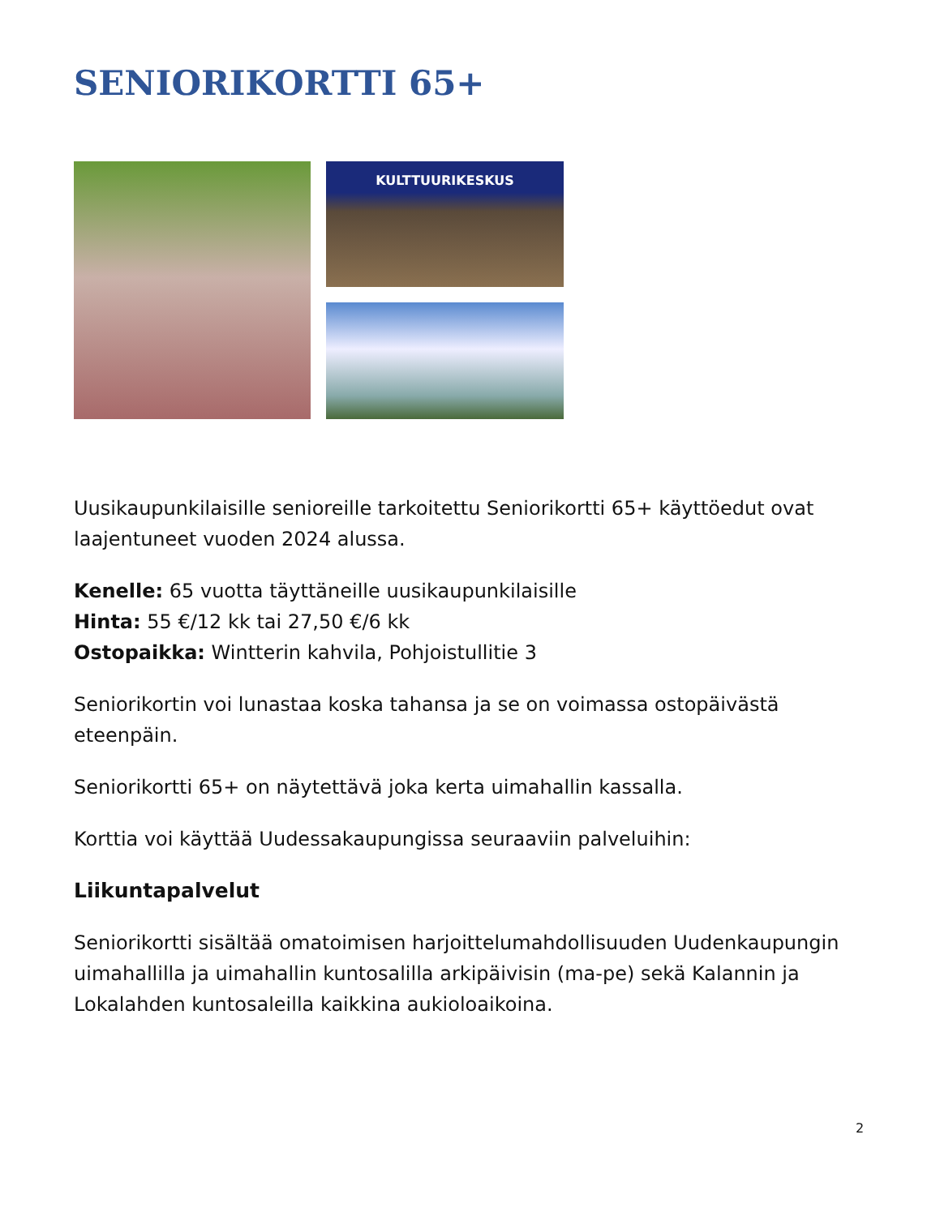SENIORIKORTTI 65+
KULTTUURIKESKUS
Uusikaupunkilaisille senioreille tarkoitettu Seniorikortti 65+ käyttöedut ovat laajentuneet vuoden 2024 alussa.
Kenelle: 65 vuotta täyttäneille uusikaupunkilaisille
Hinta: 55 €/12 kk tai 27,50 €/6 kk
Ostopaikka: Wintterin kahvila, Pohjoistullitie 3
Seniorikortin voi lunastaa koska tahansa ja se on voimassa ostopäivästä eteenpäin.
Seniorikortti 65+ on näytettävä joka kerta uimahallin kassalla.
Korttia voi käyttää Uudessakaupungissa seuraaviin palveluihin:
Liikuntapalvelut
Seniorikortti sisältää omatoimisen harjoittelumahdollisuuden Uudenkaupungin uimahallilla ja uimahallin kuntosalilla arkipäivisin (ma-pe) sekä Kalannin ja Lokalahden kuntosaleilla kaikkina aukioloaikoina.
2